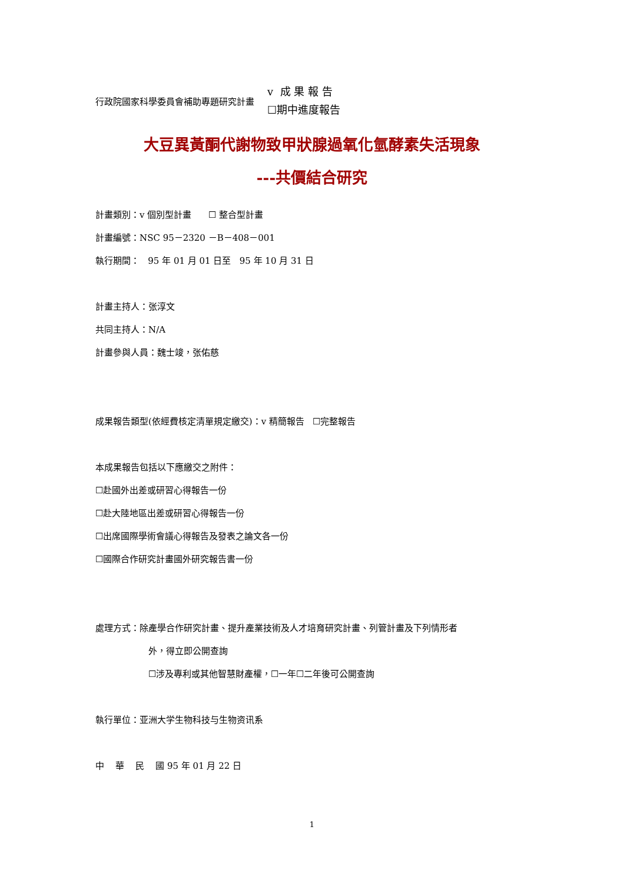行政院國家科學委員會補助專題研究計畫
v 成 果 報 告
☐期中進度報告
大豆異黃酮代謝物致甲狀腺過氧化氫酵素失活現象
---共價結合研究
計畫類別：v 個別型計畫 ☐ 整合型計畫
計畫編號：NSC 95－2320 －B－408－001
執行期間： 95 年 01 月 01 日至 95 年 10 月 31 日
計畫主持人：张淳文
共同主持人：N/A
計畫參與人員：魏士竣，张佑慈
成果報告類型(依經費核定清單規定繳交)：v 精簡報告 ☐完整報告
本成果報告包括以下應繳交之附件：
☐赴國外出差或研習心得報告一份
☐赴大陸地區出差或研習心得報告一份
☐出席國際學術會議心得報告及發表之論文各一份
☐國際合作研究計畫國外研究報告書一份
處理方式：除產學合作研究計畫、提升產業技術及人才培育研究計畫、列管計畫及下列情形者
外，得立即公開查詢
☐涉及專利或其他智慧財產權，☐一年☐二年後可公開查詢
執行單位：亚洲大学生物科技与生物资讯系
中 華 民 國 95 年 01 月 22 日
1